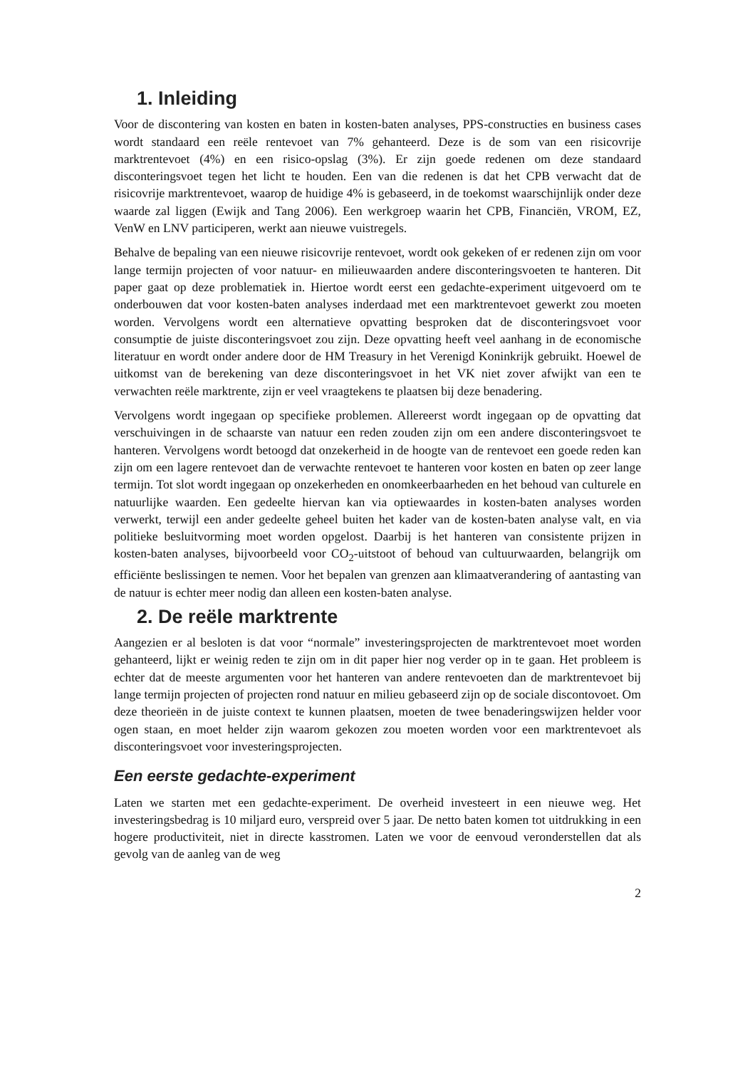1. Inleiding
Voor de discontering van kosten en baten in kosten-baten analyses, PPS-constructies en business cases wordt standaard een reële rentevoet van 7% gehanteerd. Deze is de som van een risicovrije marktrentevoet (4%) en een risico-opslag (3%). Er zijn goede redenen om deze standaard disconteringsvoet tegen het licht te houden. Een van die redenen is dat het CPB verwacht dat de risicovrije marktrentevoet, waarop de huidige 4% is gebaseerd, in de toekomst waarschijnlijk onder deze waarde zal liggen (Ewijk and Tang 2006). Een werkgroep waarin het CPB, Financiën, VROM, EZ, VenW en LNV participeren, werkt aan nieuwe vuistregels.
Behalve de bepaling van een nieuwe risicovrije rentevoet, wordt ook gekeken of er redenen zijn om voor lange termijn projecten of voor natuur- en milieuwaarden andere disconteringsvoeten te hanteren. Dit paper gaat op deze problematiek in. Hiertoe wordt eerst een gedachte-experiment uitgevoerd om te onderbouwen dat voor kosten-baten analyses inderdaad met een marktrentevoet gewerkt zou moeten worden. Vervolgens wordt een alternatieve opvatting besproken dat de disconteringsvoet voor consumptie de juiste disconteringsvoet zou zijn. Deze opvatting heeft veel aanhang in de economische literatuur en wordt onder andere door de HM Treasury in het Verenigd Koninkrijk gebruikt. Hoewel de uitkomst van de berekening van deze disconteringsvoet in het VK niet zover afwijkt van een te verwachten reële marktrente, zijn er veel vraagtekens te plaatsen bij deze benadering.
Vervolgens wordt ingegaan op specifieke problemen. Allereerst wordt ingegaan op de opvatting dat verschuivingen in de schaarste van natuur een reden zouden zijn om een andere disconteringsvoet te hanteren. Vervolgens wordt betoogd dat onzekerheid in de hoogte van de rentevoet een goede reden kan zijn om een lagere rentevoet dan de verwachte rentevoet te hanteren voor kosten en baten op zeer lange termijn. Tot slot wordt ingegaan op onzekerheden en onomkeerbaarheden en het behoud van culturele en natuurlijke waarden. Een gedeelte hiervan kan via optiewaardes in kosten-baten analyses worden verwerkt, terwijl een ander gedeelte geheel buiten het kader van de kosten-baten analyse valt, en via politieke besluitvorming moet worden opgelost. Daarbij is het hanteren van consistente prijzen in kosten-baten analyses, bijvoorbeeld voor CO<sub>2</sub>-uitstoot of behoud van cultuurwaarden, belangrijk om efficiënte beslissingen te nemen. Voor het bepalen van grenzen aan klimaatverandering of aantasting van de natuur is echter meer nodig dan alleen een kosten-baten analyse.
2. De reële marktrente
Aangezien er al besloten is dat voor “normale” investeringsprojecten de marktrentevoet moet worden gehanteerd, lijkt er weinig reden te zijn om in dit paper hier nog verder op in te gaan. Het probleem is echter dat de meeste argumenten voor het hanteren van andere rentevoeten dan de marktrentevoet bij lange termijn projecten of projecten rond natuur en milieu gebaseerd zijn op de sociale discontovoet. Om deze theorieën in de juiste context te kunnen plaatsen, moeten de twee benaderingswijzen helder voor ogen staan, en moet helder zijn waarom gekozen zou moeten worden voor een marktrentevoet als disconteringsvoet voor investeringsprojecten.
Een eerste gedachte-experiment
Laten we starten met een gedachte-experiment. De overheid investeert in een nieuwe weg. Het investeringsbedrag is 10 miljard euro, verspreid over 5 jaar. De netto baten komen tot uitdrukking in een hogere productiviteit, niet in directe kasstromen. Laten we voor de eenvoud veronderstellen dat als gevolg van de aanleg van de weg
2